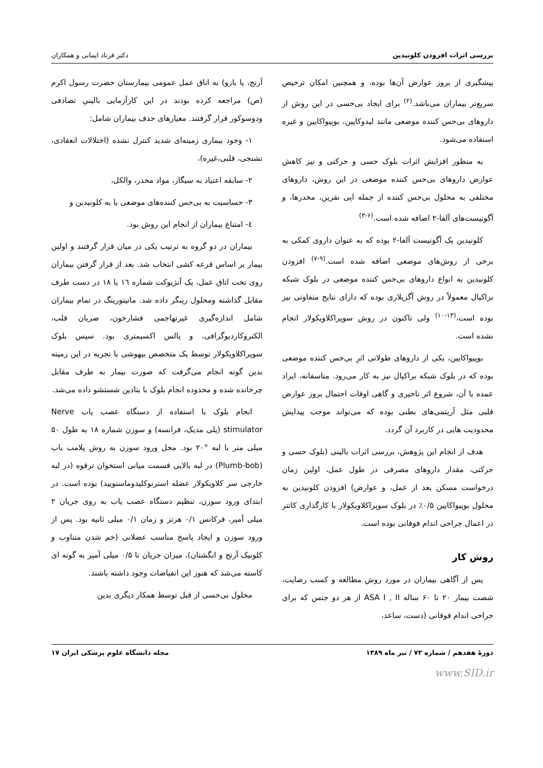بررسی اثرات افزودن کلونیدین دکتر فرناد ایمانی و همکاران
پیشگیری از بروز عوارض آن‌ها بوده، و همچنین امکان ترخیص سریع‌تر بیماران می‌باشد.<sup>(۲)</sup> برای ایجاد بی‌حسی در این روش از داروهای بی‌حس کننده موضعی مانند لیدوکایین، بوپیواکایین و غیره استفاده می‌شود.
به منظور افزایش اثرات بلوک حسی و حرکتی و نیز کاهش عوارض داروهای بی‌حس کننده موضعی در این روش، داروهای مختلفی به محلول بی‌حس کننده از جمله اپی نفرین، مخدرها، و آگونیست‌های آلفا-۲ اضافه شده است.<sup>(۶-۳)</sup>
کلونیدین یک آگونیست آلفا-۲ بوده که به عنوان داروی کمکی به برخی از روش‌های موضعی اضافه شده است.<sup>(۹-۷)</sup> افزودن کلونیدین به انواع داروهای بی‌حس کننده موضعی در بلوک شبکه براکیال معمولاً در روش آگزیلاری بوده که دارای نتایج متفاوتی نیز بوده است،<sup>(۱۳-۱۰)</sup> ولی تاکنون در روش سوپراکلاویکولار انجام نشده است.
بوپیواکایین، یکی از داروهای طولانی اثرِ بی‌حس کننده موضعی بوده که در بلوک شبکه براکیال نیز به کار می‌رود. متاسفانه، ایراد عمده با آن، شروع اثر تاخیری و گاهی اوقات احتمال بروز عوارض قلبی مثل آریتمی‌های بطنی بوده که می‌تواند موجب پیدایش محدودیت هایی در کاربرد آن گردد.
هدف از انجام این پژوهش، بررسی اثرات بالینی (بلوک حسی و حرکتی، مقدار داروهای مصرفی در طول عمل، اولین زمان درخواست مسکن بعد از عمل، و عوارض) افزودن کلونیدین به محلول بوپیواکایین ۰/۵٪ در بلوک سوپراکلاویکولار با کارگذاری کاتتر در اعمال جراحی اندام فوقانی بوده است.
روش کار
پس از آگاهی بیماران در مورد روش مطالعه و کسب رضایت، شصت بیمار ۲۰ تا ۶۰ ساله ASA I , II از هر دو جنس که برای جراحی اندام فوقانی (دست، ساعد،
آرنج، یا بازو) به اتاق عمل عمومی بیمارستان حضرت رسول اکرم (ص) مراجعه کرده بودند در این کارآزمایی بالینیِ تصادفی ودوسوکور قرار گرفتند. معیارهای حذف بیماران شامل:
۱- وجود بیماری زمینه‌ای شدید کنترل نشده (اختلالات انعقادی، تشنجی، قلبی،غیره)،
۲- سابقه اعتیاد به سیگار، مواد مخدر، والکل،
۳- حساسیت به بی‌حس کننده‌های موضعی یا به کلونیدین و
٤- امتناع بیماران از انجام این روش بود.
بیماران در دو گروه به ترتیب یکی در میان قرار گرفتند و اولین بیمار بر اساس قرعه کشی انتخاب شد. بعد از قرار گرفتن بیماران روی تخت اتاق عمل، یک آنژیوکت شماره ۱٦ یا ۱۸ در دست طرف مقابل گذاشته ومحلول رینگر داده شد. مانیتورینگ در تمام بیماران شامل اندازه‌گیری غیرتهاجمی فشارخون، ضربان قلب، الکتروکاردیوگرافی، و پالس اکسیمتری بود. سپس بلوک سوپراکلاویکولار توسط یک متخصص بیهوشی با تجربه در این زمینه بدین گونه انجام می‌گرفت که صورت بیمار به طرف مقابل چرخانده شده و محدوده انجام بلوک با بتادین شستشو داده می‌شد.
انجام بلوک با استفاده از دستگاه عصب یاب Nerve stimulator (پلی مدیک، فرانسه) و سوزن شماره ۱۸ به طول ۵۰ میلی متر با لبه °۲۰ بود. محل ورود سوزن به روش پلامب باب (Plumb-bob) در لبه بالایی قسمت میانی استخوان ترقوه (در لبه خارجی سر کلاویکولار عضله استرنوکلیدوماستویید) بوده است. در ابتدای ورود سوزن، تنظیم دستگاه عصب یاب به روی جریان ۲ میلی آمپر، فرکانس ۰/۱ هرتز و زمان ۰/۱ میلی ثانیه بود. پس از ورود سوزن و ایجاد پاسخ مناسب عضلانی (خم شدن متناوب و کلونیک آرنج و انگشتان)، میزان جریان تا ۰/۵ میلی آمپر به گونه ای کاسته می‌شد که هنوز این انقباضات وجود داشته باشند.
محلول بی‌حسی از قبل توسط همکار دیگری بدین
دورهٔ هفدهم / شماره ۷۳ / تیر ماه ۱۳۸۹ مجله دانشگاه علوم پزشکی ایران ۱۷
www.SID.ir